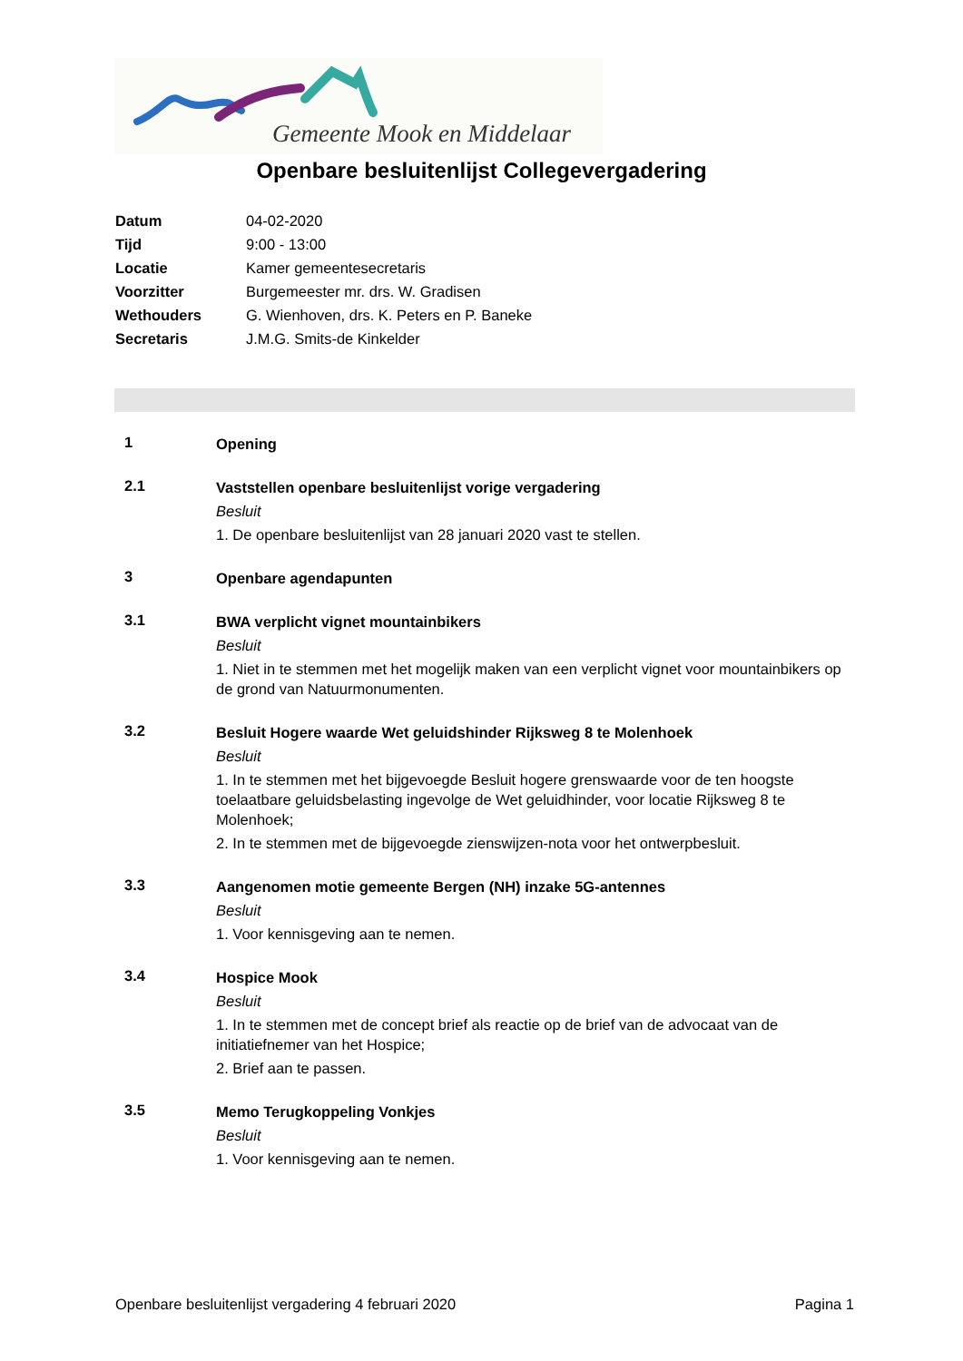Gemeente Mook en Middelaar
Openbare besluitenlijst Collegevergadering
| Datum | 04-02-2020 |
| Tijd | 9:00 - 13:00 |
| Locatie | Kamer gemeentesecretaris |
| Voorzitter | Burgemeester mr. drs. W. Gradisen |
| Wethouders | G. Wienhoven, drs. K. Peters en P. Baneke |
| Secretaris | J.M.G. Smits-de Kinkelder |
1
Opening
2.1
Vaststellen openbare besluitenlijst vorige vergadering
Besluit
1. De openbare besluitenlijst van 28 januari 2020 vast te stellen.
3
Openbare agendapunten
3.1
BWA verplicht vignet mountainbikers
Besluit
1. Niet in te stemmen met het mogelijk maken van een verplicht vignet voor mountainbikers op de grond van Natuurmonumenten.
3.2
Besluit Hogere waarde Wet geluidshinder Rijksweg 8 te Molenhoek
Besluit
1. In te stemmen met het bijgevoegde Besluit hogere grenswaarde voor de ten hoogste toelaatbare geluidsbelasting ingevolge de Wet geluidhinder, voor locatie Rijksweg 8 te Molenhoek;
2. In te stemmen met de bijgevoegde zienswijzen-nota voor het ontwerpbesluit.
3.3
Aangenomen motie gemeente Bergen (NH) inzake 5G-antennes
Besluit
1. Voor kennisgeving aan te nemen.
3.4
Hospice Mook
Besluit
1. In te stemmen met de concept brief als reactie op de brief van de advocaat van de initiatiefnemer van het Hospice;
2. Brief aan te passen.
3.5
Memo Terugkoppeling Vonkjes
Besluit
1. Voor kennisgeving aan te nemen.
Openbare besluitenlijst vergadering 4 februari 2020 Pagina 1